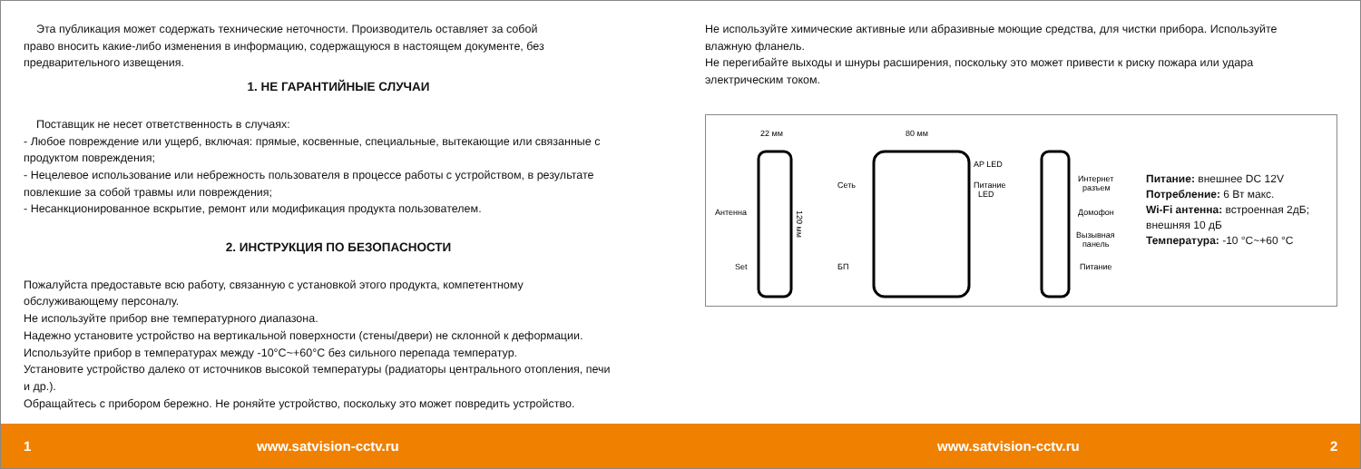Эта публикация может содержать технические неточности. Производитель оставляет за собой
право вносить какие-либо изменения в информацию, содержащуюся в настоящем документе, без
предварительного извещения.
1. НЕ ГАРАНТИЙНЫЕ СЛУЧАИ
Поставщик не несет ответственность в случаях:
- Любое повреждение или ущерб, включая: прямые, косвенные, специальные, вытекающие или связанные с
продуктом повреждения;
- Нецелевое использование или небрежность пользователя в процессе работы с устройством, в результате
повлекшие за собой травмы или повреждения;
- Несанкционированное вскрытие, ремонт или модификация продукта пользователем.
2. ИНСТРУКЦИЯ ПО БЕЗОПАСНОСТИ
Пожалуйста предоставьте всю работу, связанную с установкой этого продукта, компетентному
обслуживающему персоналу.
Не используйте прибор вне температурного диапазона.
Надежно установите устройство на вертикальной поверхности (стены/двери) не склонной к деформации.
Используйте прибор в температурах между -10°C~+60°C без сильного перепада температур.
Установите устройство далеко от источников высокой температуры (радиаторы центрального отопления, печи
и др.).
Обращайтесь с прибором бережно. Не роняйте устройство, поскольку это может повредить устройство.
Не используйте химические активные или абразивные моющие средства, для чистки прибора. Используйте
влажную фланель.
Не перегибайте выходы и шнуры расширения, поскольку это может привести к риску пожара или удара
электрическим током.
22 мм
80 мм
Антенна
Set
120 мм
Сеть
AP LED
Питание
LED
БП
Интернет
разъем
Домофон
Вызывная
панель
Питание
Питание: внешнее DC 12V
Потребление: 6 Вт макс.
Wi-Fi антенна: встроенная 2дБ;
внешняя 10 дБ
Температура: -10 °C~+60 °C
1 www.satvision-cctv.ru www.satvision-cctv.ru 2